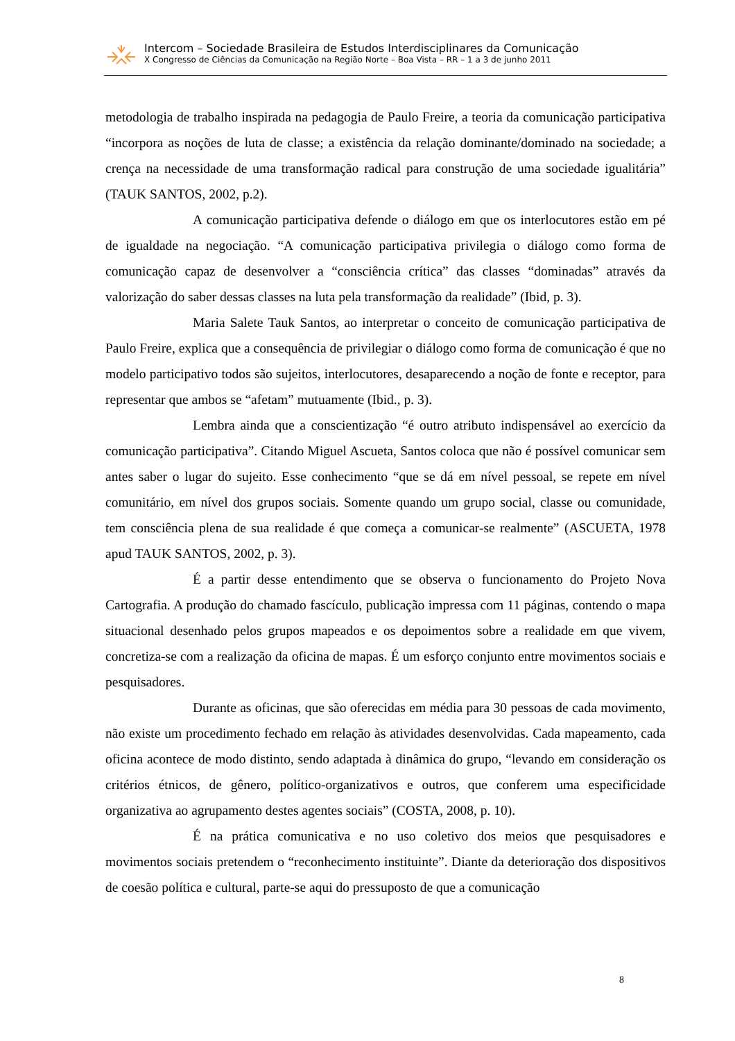Intercom – Sociedade Brasileira de Estudos Interdisciplinares da Comunicação
X Congresso de Ciências da Comunicação na Região Norte – Boa Vista – RR – 1 a 3 de junho 2011
metodologia de trabalho inspirada na pedagogia de Paulo Freire, a teoria da comunicação participativa “incorpora as noções de luta de classe; a existência da relação dominante/dominado na sociedade; a crença na necessidade de uma transformação radical para construção de uma sociedade igualitária” (TAUK SANTOS, 2002, p.2).
A comunicação participativa defende o diálogo em que os interlocutores estão em pé de igualdade na negociação. “A comunicação participativa privilegia o diálogo como forma de comunicação capaz de desenvolver a “consciência crítica” das classes “dominadas” através da valorização do saber dessas classes na luta pela transformação da realidade” (Ibid, p. 3).
Maria Salete Tauk Santos, ao interpretar o conceito de comunicação participativa de Paulo Freire, explica que a consequência de privilegiar o diálogo como forma de comunicação é que no modelo participativo todos são sujeitos, interlocutores, desaparecendo a noção de fonte e receptor, para representar que ambos se “afetam” mutuamente (Ibid., p. 3).
Lembra ainda que a conscientização “é outro atributo indispensável ao exercício da comunicação participativa”. Citando Miguel Ascueta, Santos coloca que não é possível comunicar sem antes saber o lugar do sujeito. Esse conhecimento “que se dá em nível pessoal, se repete em nível comunitário, em nível dos grupos sociais. Somente quando um grupo social, classe ou comunidade, tem consciência plena de sua realidade é que começa a comunicar-se realmente” (ASCUETA, 1978 apud TAUK SANTOS, 2002, p. 3).
É a partir desse entendimento que se observa o funcionamento do Projeto Nova Cartografia. A produção do chamado fascículo, publicação impressa com 11 páginas, contendo o mapa situacional desenhado pelos grupos mapeados e os depoimentos sobre a realidade em que vivem, concretiza-se com a realização da oficina de mapas. É um esforço conjunto entre movimentos sociais e pesquisadores.
Durante as oficinas, que são oferecidas em média para 30 pessoas de cada movimento, não existe um procedimento fechado em relação às atividades desenvolvidas. Cada mapeamento, cada oficina acontece de modo distinto, sendo adaptada à dinâmica do grupo, “levando em consideração os critérios étnicos, de gênero, político-organizativos e outros, que conferem uma especificidade organizativa ao agrupamento destes agentes sociais” (COSTA, 2008, p. 10).
É na prática comunicativa e no uso coletivo dos meios que pesquisadores e movimentos sociais pretendem o “reconhecimento instituinte”. Diante da deterioração dos dispositivos de coesão política e cultural, parte-se aqui do pressuposto de que a comunicação
8